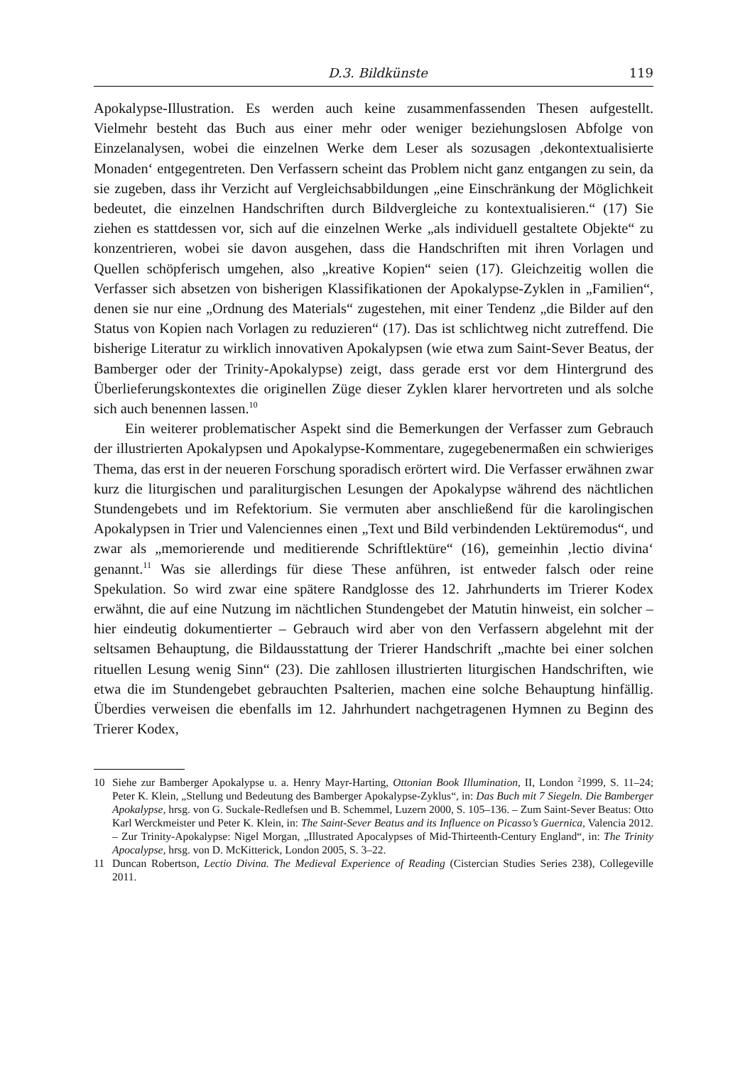D.3. Bildkünste 119
Apokalypse-Illustration. Es werden auch keine zusammenfassenden Thesen aufgestellt. Vielmehr besteht das Buch aus einer mehr oder weniger beziehungslosen Abfolge von Einzelanalysen, wobei die einzelnen Werke dem Leser als sozusagen ‚dekontextualisierte Monaden‘ entgegentreten. Den Verfassern scheint das Problem nicht ganz entgangen zu sein, da sie zugeben, dass ihr Verzicht auf Vergleichsabbildungen „eine Einschränkung der Möglichkeit bedeutet, die einzelnen Handschriften durch Bildvergleiche zu kontextualisieren.“ (17) Sie ziehen es stattdessen vor, sich auf die einzelnen Werke „als individuell gestaltete Objekte“ zu konzentrieren, wobei sie davon ausgehen, dass die Handschriften mit ihren Vorlagen und Quellen schöpferisch umgehen, also „kreative Kopien“ seien (17). Gleichzeitig wollen die Verfasser sich absetzen von bisherigen Klassifikationen der Apokalypse-Zyklen in „Familien“, denen sie nur eine „Ordnung des Materials“ zugestehen, mit einer Tendenz „die Bilder auf den Status von Kopien nach Vorlagen zu reduzieren“ (17). Das ist schlichtweg nicht zutreffend. Die bisherige Literatur zu wirklich innovativen Apokalypsen (wie etwa zum Saint-Sever Beatus, der Bamberger oder der Trinity-Apokalypse) zeigt, dass gerade erst vor dem Hintergrund des Überlieferungskontextes die originellen Züge dieser Zyklen klarer hervortreten und als solche sich auch benennen lassen.<sup>10</sup>
Ein weiterer problematischer Aspekt sind die Bemerkungen der Verfasser zum Gebrauch der illustrierten Apokalypsen und Apokalypse-Kommentare, zugegebenermaßen ein schwieriges Thema, das erst in der neueren Forschung sporadisch erörtert wird. Die Verfasser erwähnen zwar kurz die liturgischen und paraliturgischen Lesungen der Apokalypse während des nächtlichen Stundengebets und im Refektorium. Sie vermuten aber anschließend für die karolingischen Apokalypsen in Trier und Valenciennes einen „Text und Bild verbindenden Lektüremodus“, und zwar als „memorierende und meditierende Schriftlektüre“ (16), gemeinhin ‚lectio divina‘ genannt.<sup>11</sup> Was sie allerdings für diese These anführen, ist entweder falsch oder reine Spekulation. So wird zwar eine spätere Randglosse des 12. Jahrhunderts im Trierer Kodex erwähnt, die auf eine Nutzung im nächtlichen Stundengebet der Matutin hinweist, ein solcher – hier eindeutig dokumentierter – Gebrauch wird aber von den Verfassern abgelehnt mit der seltsamen Behauptung, die Bildausstattung der Trierer Handschrift „machte bei einer solchen rituellen Lesung wenig Sinn“ (23). Die zahllosen illustrierten liturgischen Handschriften, wie etwa die im Stundengebet gebrauchten Psalterien, machen eine solche Behauptung hinfällig. Überdies verweisen die ebenfalls im 12. Jahrhundert nachgetragenen Hymnen zu Beginn des Trierer Kodex,
10 Siehe zur Bamberger Apokalypse u. a. Henry Mayr-Harting, Ottonian Book Illumination, II, London <sup>2</sup>1999, S. 11–24; Peter K. Klein, „Stellung und Bedeutung des Bamberger Apokalypse-Zyklus“, in: Das Buch mit 7 Siegeln. Die Bamberger Apokalypse, hrsg. von G. Suckale-Redlefsen und B. Schemmel, Luzern 2000, S. 105–136. – Zum Saint-Sever Beatus: Otto Karl Werckmeister und Peter K. Klein, in: The Saint-Sever Beatus and its Influence on Picasso’s Guernica, Valencia 2012. – Zur Trinity-Apokalypse: Nigel Morgan, „Illustrated Apocalypses of Mid-Thirteenth-Century England“, in: The Trinity Apocalypse, hrsg. von D. McKitterick, London 2005, S. 3–22.
11 Duncan Robertson, Lectio Divina. The Medieval Experience of Reading (Cistercian Studies Series 238), Collegeville 2011.